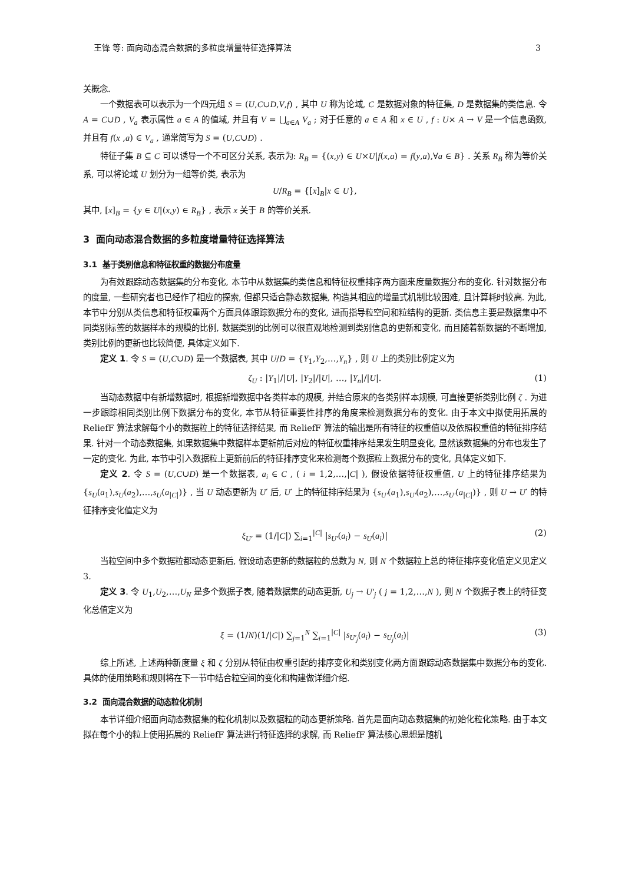王锋 等: 面向动态混合数据的多粒度增量特征选择算法 3
关概念.
一个数据表可以表示为一个四元组 S = (U,C∪D,V,f) , 其中 U 称为论域, C 是数据对象的特征集, D 是数据集的类信息. 令 A = C∪D , V<sub>a</sub> 表示属性 a ∈ A 的值域, 并且有 V = ⋃<sub>a∈A</sub> V<sub>a</sub> ; 对于任意的 a ∈ A 和 x ∈ U , f : U× A → V 是一个信息函数, 并且有 f(x ,a) ∈ V<sub>a</sub> , 通常简写为 S = (U,C∪D) .
特征子集 B ⊆ C 可以诱导一个不可区分关系, 表示为: R<sub>B</sub> = {(x,y) ∈ U×U|f(x,a) = f(y,a),∀a ∈ B} . 关系 R<sub>B</sub> 称为等价关系, 可以将论域 U 划分为一组等价类, 表示为
U/R<sub>B</sub> = {[x]<sub>B</sub>|x ∈ U},
其中, [x]<sub>B</sub> = {y ∈ U|(x,y) ∈ R<sub>B</sub>} , 表示 x 关于 B 的等价关系.
3 面向动态混合数据的多粒度增量特征选择算法
3.1 基于类别信息和特征权重的数据分布度量
为有效跟踪动态数据集的分布变化, 本节中从数据集的类信息和特征权重排序两方面来度量数据分布的变化. 针对数据分布的度量, 一些研究者也已经作了相应的探索, 但都只适合静态数据集, 构造其相应的增量式机制比较困难, 且计算耗时较高. 为此, 本节中分别从类信息和特征权重两个方面具体跟踪数据分布的变化, 进而指导粒空间和粒结构的更新. 类信息主要是数据集中不同类别标签的数据样本的规模的比例, 数据类别的比例可以很直观地检测到类别信息的更新和变化, 而且随着新数据的不断增加, 类别比例的更新也比较简便, 具体定义如下.
定义 1. 令 S = (U,C∪D) 是一个数据表, 其中 U/D = {Y<sub>1</sub>,Y<sub>2</sub>,…,Y<sub>n</sub>} , 则 U 上的类别比例定义为
ζ<sub>U</sub> : |Y<sub>1</sub>|/|U|, |Y<sub>2</sub>|/|U|, …, |Y<sub>n</sub>|/|U|. (1)
当动态数据中有新增数据时, 根据新增数据中各类样本的规模, 并结合原来的各类别样本规模, 可直接更新类别比例 ζ . 为进一步跟踪相同类别比例下数据分布的变化, 本节从特征重要性排序的角度来检测数据分布的变化. 由于本文中拟使用拓展的 ReliefF 算法求解每个小的数据粒上的特征选择结果, 而 ReliefF 算法的输出是所有特征的权重值以及依照权重值的特征排序结果. 针对一个动态数据集, 如果数据集中数据样本更新前后对应的特征权重排序结果发生明显变化, 显然该数据集的分布也发生了一定的变化. 为此, 本节中引入数据粒上更新前后的特征排序变化来检测每个数据粒上数据分布的变化, 具体定义如下.
定义 2. 令 S = (U,C∪D) 是一个数据表, a<sub>i</sub> ∈ C , ( i = 1,2,…,|C| ), 假设依据特征权重值, U 上的特征排序结果为 {s<sub>U</sub>(a<sub>1</sub>),s<sub>U</sub>(a<sub>2</sub>),…,s<sub>U</sub>(a<sub>|C|</sub>)} , 当 U 动态更新为 U′ 后, U′ 上的特征排序结果为 {s<sub>U′</sub>(a<sub>1</sub>),s<sub>U′</sub>(a<sub>2</sub>),…,s<sub>U′</sub>(a<sub>|C|</sub>)} , 则 U → U′ 的特征排序变化值定义为
ξ<sub>U′</sub> = (1/|C|) ∑<sub>i=1</sub><sup>|C|</sup> |s<sub>U′</sub>(a<sub>i</sub>) − s<sub>U</sub>(a<sub>i</sub>)| (2)
当粒空间中多个数据粒都动态更新后, 假设动态更新的数据粒的总数为 N, 则 N 个数据粒上总的特征排序变化值定义见定义 3.
定义 3. 令 U<sub>1</sub>,U<sub>2</sub>,…,U<sub>N</sub> 是多个数据子表, 随着数据集的动态更新, U<sub>j</sub> → U′<sub>j</sub> ( j = 1,2,…,N ), 则 N 个数据子表上的特征变化总值定义为
ξ = (1/N)(1/|C|) ∑<sub>j=1</sub><sup>N</sup> ∑<sub>i=1</sub><sup>|C|</sup> |s<sub>U′<sub>j</sub></sub>(a<sub>i</sub>) − s<sub>U<sub>j</sub></sub>(a<sub>i</sub>)| (3)
综上所述, 上述两种新度量 ξ 和 ζ 分别从特征由权重引起的排序变化和类别变化两方面跟踪动态数据集中数据分布的变化. 具体的使用策略和规则将在下一节中结合粒空间的变化和构建做详细介绍.
3.2 面向混合数据的动态粒化机制
本节详细介绍面向动态数据集的粒化机制以及数据粒的动态更新策略. 首先是面向动态数据集的初始化粒化策略. 由于本文拟在每个小的粒上使用拓展的 ReliefF 算法进行特征选择的求解, 而 ReliefF 算法核心思想是随机